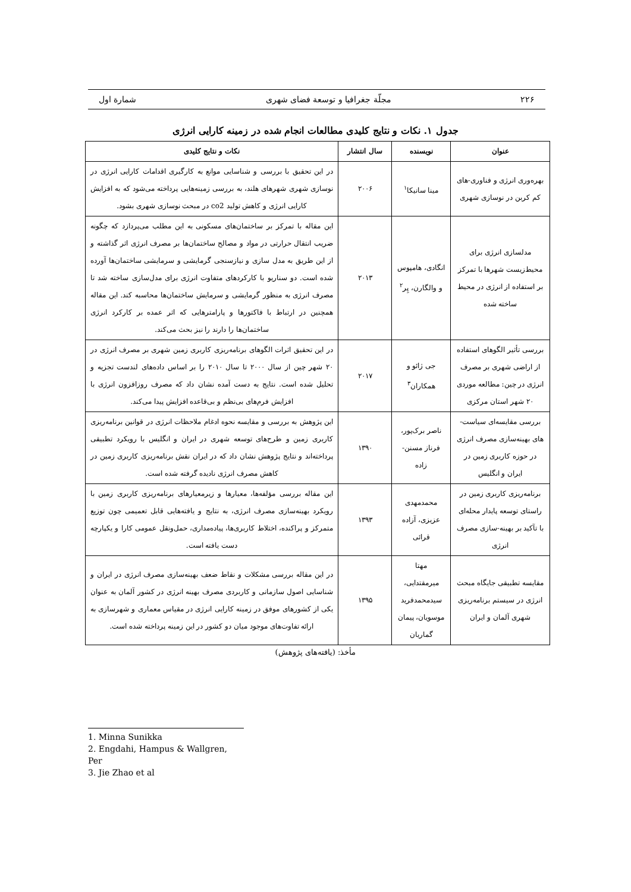۲۲۶ مجلّة جغرافیا و توسعة فضای شهری شمارة اول
جدول ۱. نکات و نتایج کلیدی مطالعات انجام شده در زمینه کارایی انرژی
| عنوان | نویسنده | سال انتشار | نکات و نتایج کلیدی |
| --- | --- | --- | --- |
| بهره‌وری انرژی و فناوری-های کم کربن در نوسازی شهری | مینا سانیکا<sup>۱</sup> | ۲۰۰۶ | در این تحقیق با بررسی و شناسایی موانع به کارگیری اقدامات کارایی انرژی در نوسازی شهری شهرهای هلند، به بررسی زمینه‌هایی پرداخته می‌شود که به افزایش کارایی انرژی و کاهش تولید co2 در مبحث نوسازی شهری بشود. |
| مدلسازی انرژی برای محیط‌زیست شهرها با تمرکز بر استفاده از انرژی در محیط ساخته شده | انگادی، هامپوس و والگارن، پِر<sup>۲</sup> | ۲۰۱۳ | این مقاله با تمرکز بر ساختمان‌های مسکونی به این مطلب می‌پردازد که چگونه ضریب انتقال حرارتی در مواد و مصالح ساختمان‌ها بر مصرف انرژی اثر گذاشته و از این طریق به مدل سازی و نیازسنجی گرمایشی و سرمایشی ساختمان‌ها آورده شده است. دو سناریو با کارکردهای متفاوت انرژی برای مدل‌سازی ساخته شد تا مصرف انرژی به منظور گرمایشی و سرمایش ساختمان‌ها محاسبه کند. این مقاله همچنین در ارتباط با فاکتورها و پارامترهایی که اثر عمده بر کارکرد انرژی ساختمان‌ها را دارند را نیز بحث می‌کند. |
| بررسی تأثیر الگوهای استفاده از اراضی شهری بر مصرف انرژی در چین: مطالعه موردی ۲۰ شهر استان مرکزی | جی ژائو و همکاران<sup>۳</sup> | ۲۰۱۷ | در این تحقیق اثرات الگوهای برنامه‌ریزی کاربری زمین شهری بر مصرف انرژی در ۲۰ شهر چین از سال ۲۰۰۰ تا سال ۲۰۱۰ را بر اساس داده‌های لندست تجزیه و تحلیل شده است. نتایج به دست آمده نشان داد که مصرف روزافزون انرژی با افزایش فرم‌های بی‌نظم و بی‌قاعده افزایش پیدا می‌کند. |
| بررسی مقایسه‌ای سیاست-های بهینه‌سازی مصرف انرژی در حوزه کاربری زمین در ایران و انگلیس | ناصر برک‌پور، فرناز مسنن-زاده | ۱۳۹۰ | این پژوهش به بررسی و مقایسه نحوه ادغام ملاحظات انرژی در قوانین برنامه‌ریزی کاربری زمین و طرح‌های توسعه شهری در ایران و انگلیس با رویکرد تطبیقی پرداخته‌اند و نتایج پژوهش نشان داد که در ایران نقش برنامه‌ریزی کاربری زمین در کاهش مصرف انرژی نادیده گرفته شده است. |
| برنامه‌ریزی کاربری زمین در راستای توسعه پایدار محله‌ای با تآکید بر بهینه-سازی مصرف انرژی | محمدمهدی عزیزی، آزاده قرائی | ۱۳۹۳ | این مقاله بررسی مؤلفه‌ها، معیارها و زیرمعیارهای برنامه‌ریزی کاربری زمین با رویکرد بهینه‌سازی مصرف انرژی، به نتایج و یافته‌هایی قابل تعمیمی چون توزیع متمرکز و پراکنده، اختلاط کاربری‌ها، پیاده‌مداری، حمل‌ونقل عمومی کارا و یکپارچه دست یافته است. |
| مقایسه تطبیقی جایگاه مبحث انرژی در سیستم برنامه‌ریزی شهری آلمان و ایران | مهتا میرمقتدایی، سیدمحمدفرید موسویان، پیمان گماریان | ۱۳۹۵ | در این مقاله بررسی مشکلات و نقاط ضعف بهینه‌سازی مصرف انرژی در ایران و شناسایی اصول سازمانی و کاربردی مصرف بهینه انرژی در کشور آلمان به عنوان یکی از کشورهای موفق در زمینه کارایی انرژی در مقیاس معماری و شهرسازی به ارائه تفاوت‌های موجود میان دو کشور در این زمینه پرداخته شده است. |
مأخذ: (یافته‌های پژوهش)
1. Minna Sunikka
2. Engdahi, Hampus & Wallgren, Per
3. Jie Zhao et al